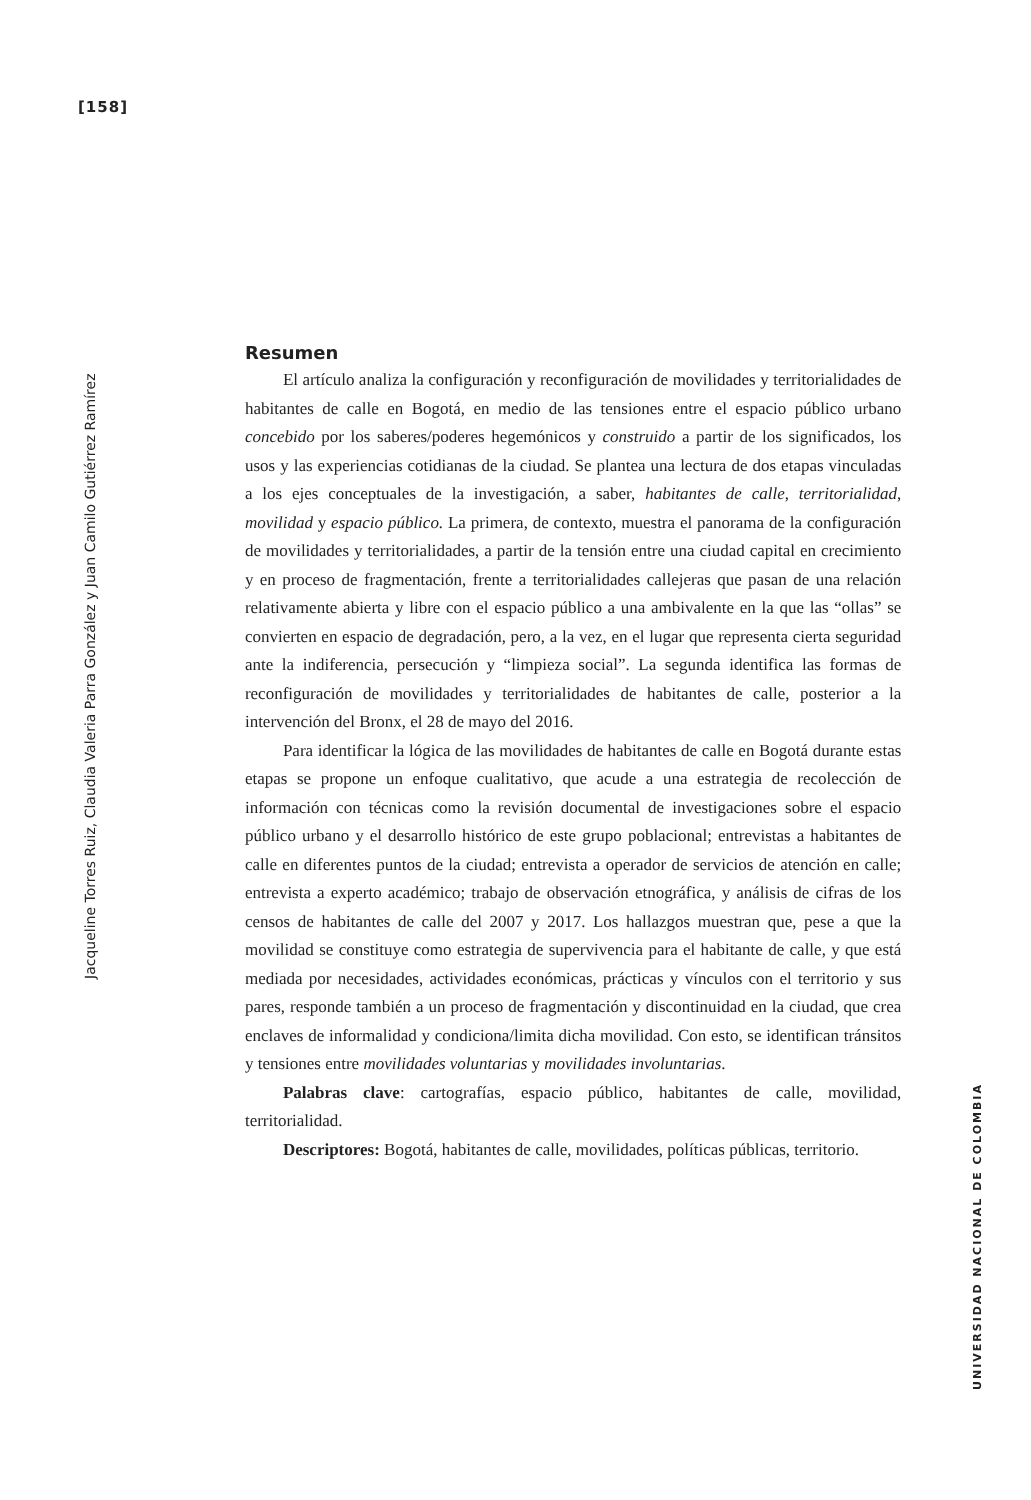[158]
Jacqueline Torres Ruiz, Claudia Valeria Parra González y Juan Camilo Gutiérrez Ramírez
Resumen
El artículo analiza la configuración y reconfiguración de movilidades y territorialidades de habitantes de calle en Bogotá, en medio de las tensiones entre el espacio público urbano concebido por los saberes/poderes hegemónicos y construido a partir de los significados, los usos y las experiencias cotidianas de la ciudad. Se plantea una lectura de dos etapas vinculadas a los ejes conceptuales de la investigación, a saber, habitantes de calle, territorialidad, movilidad y espacio público. La primera, de contexto, muestra el panorama de la configuración de movilidades y territorialidades, a partir de la tensión entre una ciudad capital en crecimiento y en proceso de fragmentación, frente a territorialidades callejeras que pasan de una relación relativamente abierta y libre con el espacio público a una ambivalente en la que las “ollas” se convierten en espacio de degradación, pero, a la vez, en el lugar que representa cierta seguridad ante la indiferencia, persecución y “limpieza social”. La segunda identifica las formas de reconfiguración de movilidades y territorialidades de habitantes de calle, posterior a la intervención del Bronx, el 28 de mayo del 2016.
Para identificar la lógica de las movilidades de habitantes de calle en Bogotá durante estas etapas se propone un enfoque cualitativo, que acude a una estrategia de recolección de información con técnicas como la revisión documental de investigaciones sobre el espacio público urbano y el desarrollo histórico de este grupo poblacional; entrevistas a habitantes de calle en diferentes puntos de la ciudad; entrevista a operador de servicios de atención en calle; entrevista a experto académico; trabajo de observación etnográfica, y análisis de cifras de los censos de habitantes de calle del 2007 y 2017. Los hallazgos muestran que, pese a que la movilidad se constituye como estrategia de supervivencia para el habitante de calle, y que está mediada por necesidades, actividades económicas, prácticas y vínculos con el territorio y sus pares, responde también a un proceso de fragmentación y discontinuidad en la ciudad, que crea enclaves de informalidad y condiciona/limita dicha movilidad. Con esto, se identifican tránsitos y tensiones entre movilidades voluntarias y movilidades involuntarias.
Palabras clave: cartografías, espacio público, habitantes de calle, movilidad, territorialidad.
Descriptores: Bogotá, habitantes de calle, movilidades, políticas públicas, territorio.
UNIVERSIDAD NACIONAL DE COLOMBIA